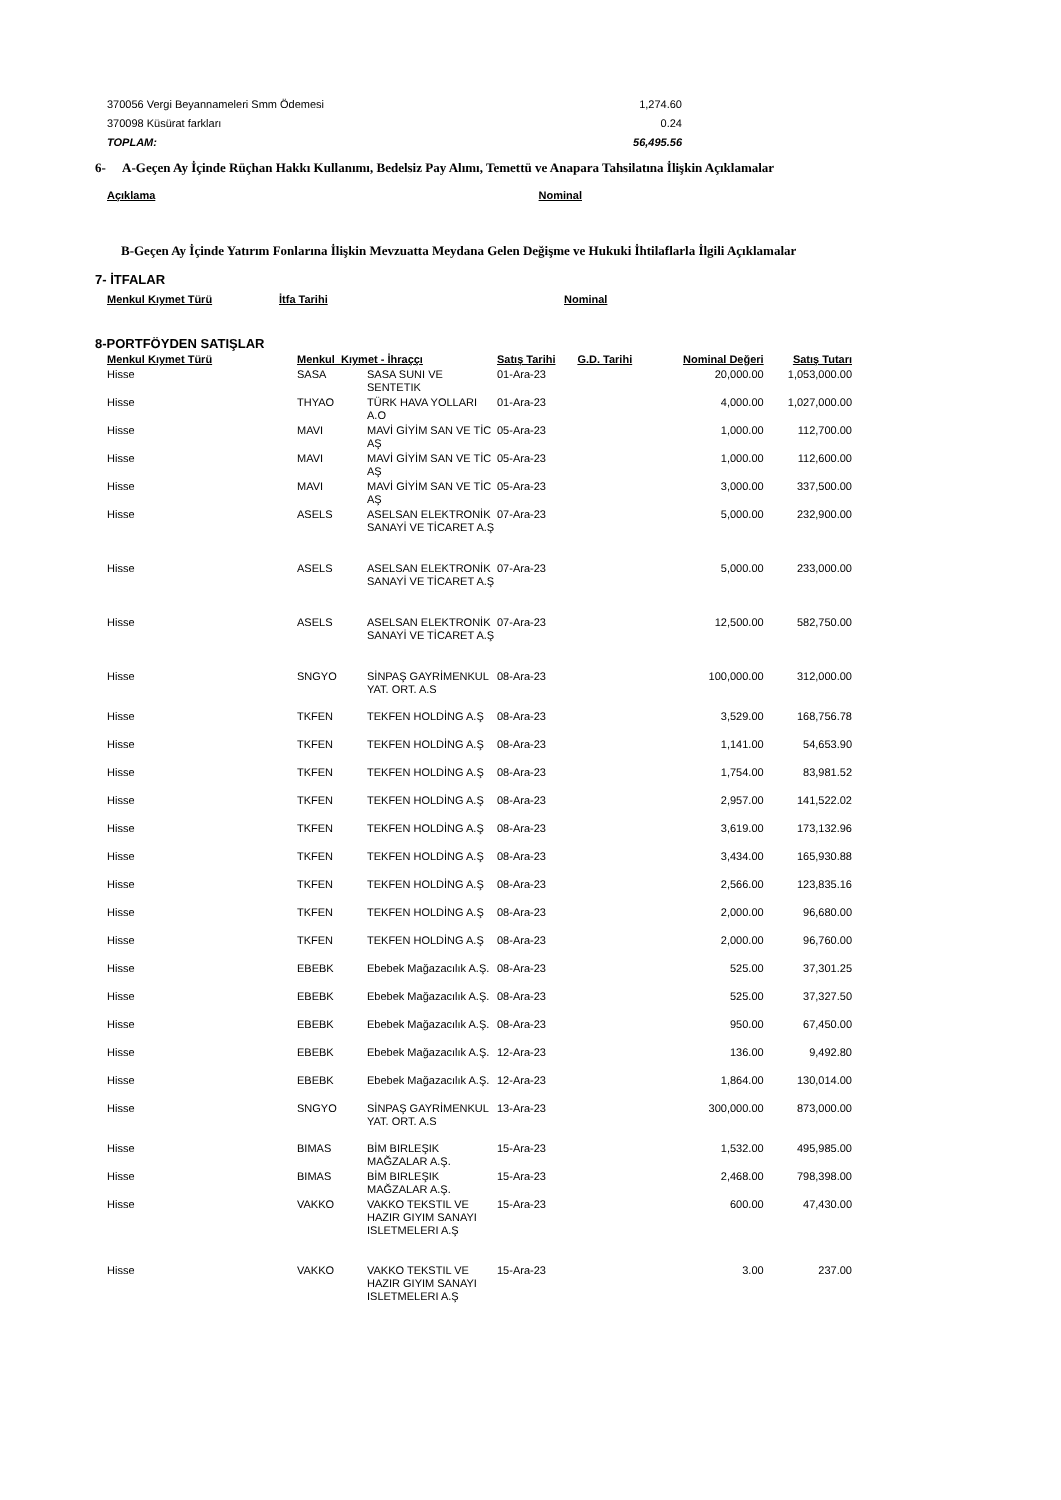| 370056 Vergi Beyannameleri Smm Ödemesi | 1,274.60 |
| 370098 Küsürat farkları | 0.24 |
| TOPLAM: | 56,495.56 |
6- A-Geçen Ay İçinde Rüçhan Hakkı Kullanımı, Bedelsiz Pay Alımı, Temettü ve Anapara Tahsilatına İlişkin Açıklamalar
| Açıklama | Nominal |
| --- | --- |
B-Geçen Ay İçinde Yatırım Fonlarına İlişkin Mevzuatta Meydana Gelen Değişme ve Hukuki İhtilaflarla İlgili Açıklamalar
7- İTFALAR
| Menkul Kıymet Türü | İtfa Tarihi | Nominal |
| --- | --- | --- |
8-PORTFÖYDEN SATIŞLAR
| Menkul Kıymet Türü | Menkul Kıymet - İhraççı | | Satış Tarihi | G.D. Tarihi | Nominal Değeri | Satış Tutarı |
| --- | --- | --- | --- | --- | --- | --- |
| Hisse | SASA | SASA SUNI VE SENTETIK | 01-Ara-23 | | 20,000.00 | 1,053,000.00 |
| Hisse | THYAO | TÜRK HAVA YOLLARI A.O | 01-Ara-23 | | 4,000.00 | 1,027,000.00 |
| Hisse | MAVI | MAVİ GİYİM SAN VE TİC AŞ | 05-Ara-23 | | 1,000.00 | 112,700.00 |
| Hisse | MAVI | MAVİ GİYİM SAN VE TİC AŞ | 05-Ara-23 | | 1,000.00 | 112,600.00 |
| Hisse | MAVI | MAVİ GİYİM SAN VE TİC AŞ | 05-Ara-23 | | 3,000.00 | 337,500.00 |
| Hisse | ASELS | ASELSAN ELEKTRONİK SANAYİ VE TİCARET A.Ş | 07-Ara-23 | | 5,000.00 | 232,900.00 |
| Hisse | ASELS | ASELSAN ELEKTRONİK SANAYİ VE TİCARET A.Ş | 07-Ara-23 | | 5,000.00 | 233,000.00 |
| Hisse | ASELS | ASELSAN ELEKTRONİK SANAYİ VE TİCARET A.Ş | 07-Ara-23 | | 12,500.00 | 582,750.00 |
| Hisse | SNGYO | SİNPAŞ GAYRİMENKUL YAT. ORT. A.S | 08-Ara-23 | | 100,000.00 | 312,000.00 |
| Hisse | TKFEN | TEKFEN HOLDİNG A.Ş | 08-Ara-23 | | 3,529.00 | 168,756.78 |
| Hisse | TKFEN | TEKFEN HOLDİNG A.Ş | 08-Ara-23 | | 1,141.00 | 54,653.90 |
| Hisse | TKFEN | TEKFEN HOLDİNG A.Ş | 08-Ara-23 | | 1,754.00 | 83,981.52 |
| Hisse | TKFEN | TEKFEN HOLDİNG A.Ş | 08-Ara-23 | | 2,957.00 | 141,522.02 |
| Hisse | TKFEN | TEKFEN HOLDİNG A.Ş | 08-Ara-23 | | 3,619.00 | 173,132.96 |
| Hisse | TKFEN | TEKFEN HOLDİNG A.Ş | 08-Ara-23 | | 3,434.00 | 165,930.88 |
| Hisse | TKFEN | TEKFEN HOLDİNG A.Ş | 08-Ara-23 | | 2,566.00 | 123,835.16 |
| Hisse | TKFEN | TEKFEN HOLDİNG A.Ş | 08-Ara-23 | | 2,000.00 | 96,680.00 |
| Hisse | TKFEN | TEKFEN HOLDİNG A.Ş | 08-Ara-23 | | 2,000.00 | 96,760.00 |
| Hisse | EBEBK | Ebebek Mağazacılık A.Ş. | 08-Ara-23 | | 525.00 | 37,301.25 |
| Hisse | EBEBK | Ebebek Mağazacılık A.Ş. | 08-Ara-23 | | 525.00 | 37,327.50 |
| Hisse | EBEBK | Ebebek Mağazacılık A.Ş. | 08-Ara-23 | | 950.00 | 67,450.00 |
| Hisse | EBEBK | Ebebek Mağazacılık A.Ş. | 12-Ara-23 | | 136.00 | 9,492.80 |
| Hisse | EBEBK | Ebebek Mağazacılık A.Ş. | 12-Ara-23 | | 1,864.00 | 130,014.00 |
| Hisse | SNGYO | SİNPAŞ GAYRİMENKUL YAT. ORT. A.S | 13-Ara-23 | | 300,000.00 | 873,000.00 |
| Hisse | BIMAS | BİM BIRLEŞIK MAĞZALAR A.Ş. | 15-Ara-23 | | 1,532.00 | 495,985.00 |
| Hisse | BIMAS | BİM BIRLEŞIK MAĞZALAR A.Ş. | 15-Ara-23 | | 2,468.00 | 798,398.00 |
| Hisse | VAKKO | VAKKO TEKSTIL VE HAZIR GIYIM SANAYI ISLETMELERI A.Ş | 15-Ara-23 | | 600.00 | 47,430.00 |
| Hisse | VAKKO | VAKKO TEKSTIL VE HAZIR GIYIM SANAYI ISLETMELERI A.Ş | 15-Ara-23 | | 3.00 | 237.00 |